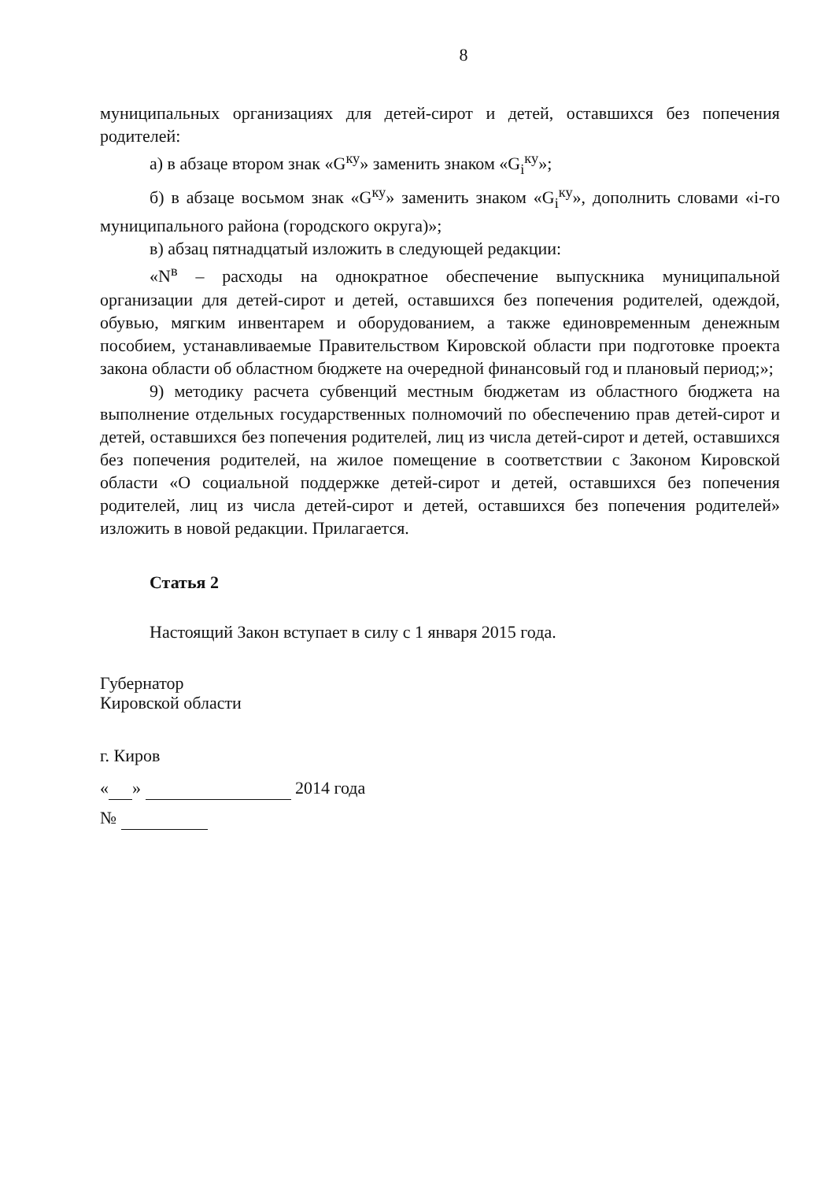8
муниципальных организациях для детей-сирот и детей, оставшихся без попечения родителей:
а) в абзаце втором знак «G<sup>ку</sup>» заменить знаком «G<sub>i</sub><sup>ку</sup>»;
б) в абзаце восьмом знак «G<sup>ку</sup>» заменить знаком «G<sub>i</sub><sup>ку</sup>», дополнить словами «i-го муниципального района (городского округа)»;
в) абзац пятнадцатый изложить в следующей редакции:
«N<sup>в</sup> – расходы на однократное обеспечение выпускника муниципальной организации для детей-сирот и детей, оставшихся без попечения родителей, одеждой, обувью, мягким инвентарем и оборудованием, а также единовременным денежным пособием, устанавливаемые Правительством Кировской области при подготовке проекта закона области об областном бюджете на очередной финансовый год и плановый период;»;
9) методику расчета субвенций местным бюджетам из областного бюджета на выполнение отдельных государственных полномочий по обеспечению прав детей-сирот и детей, оставшихся без попечения родителей, лиц из числа детей-сирот и детей, оставшихся без попечения родителей, на жилое помещение в соответствии с Законом Кировской области «О социальной поддержке детей-сирот и детей, оставшихся без попечения родителей, лиц из числа детей-сирот и детей, оставшихся без попечения родителей» изложить в новой редакции. Прилагается.
Статья 2
Настоящий Закон вступает в силу с 1 января 2015 года.
Губернатор
Кировской области
г. Киров
« » 2014 года
№